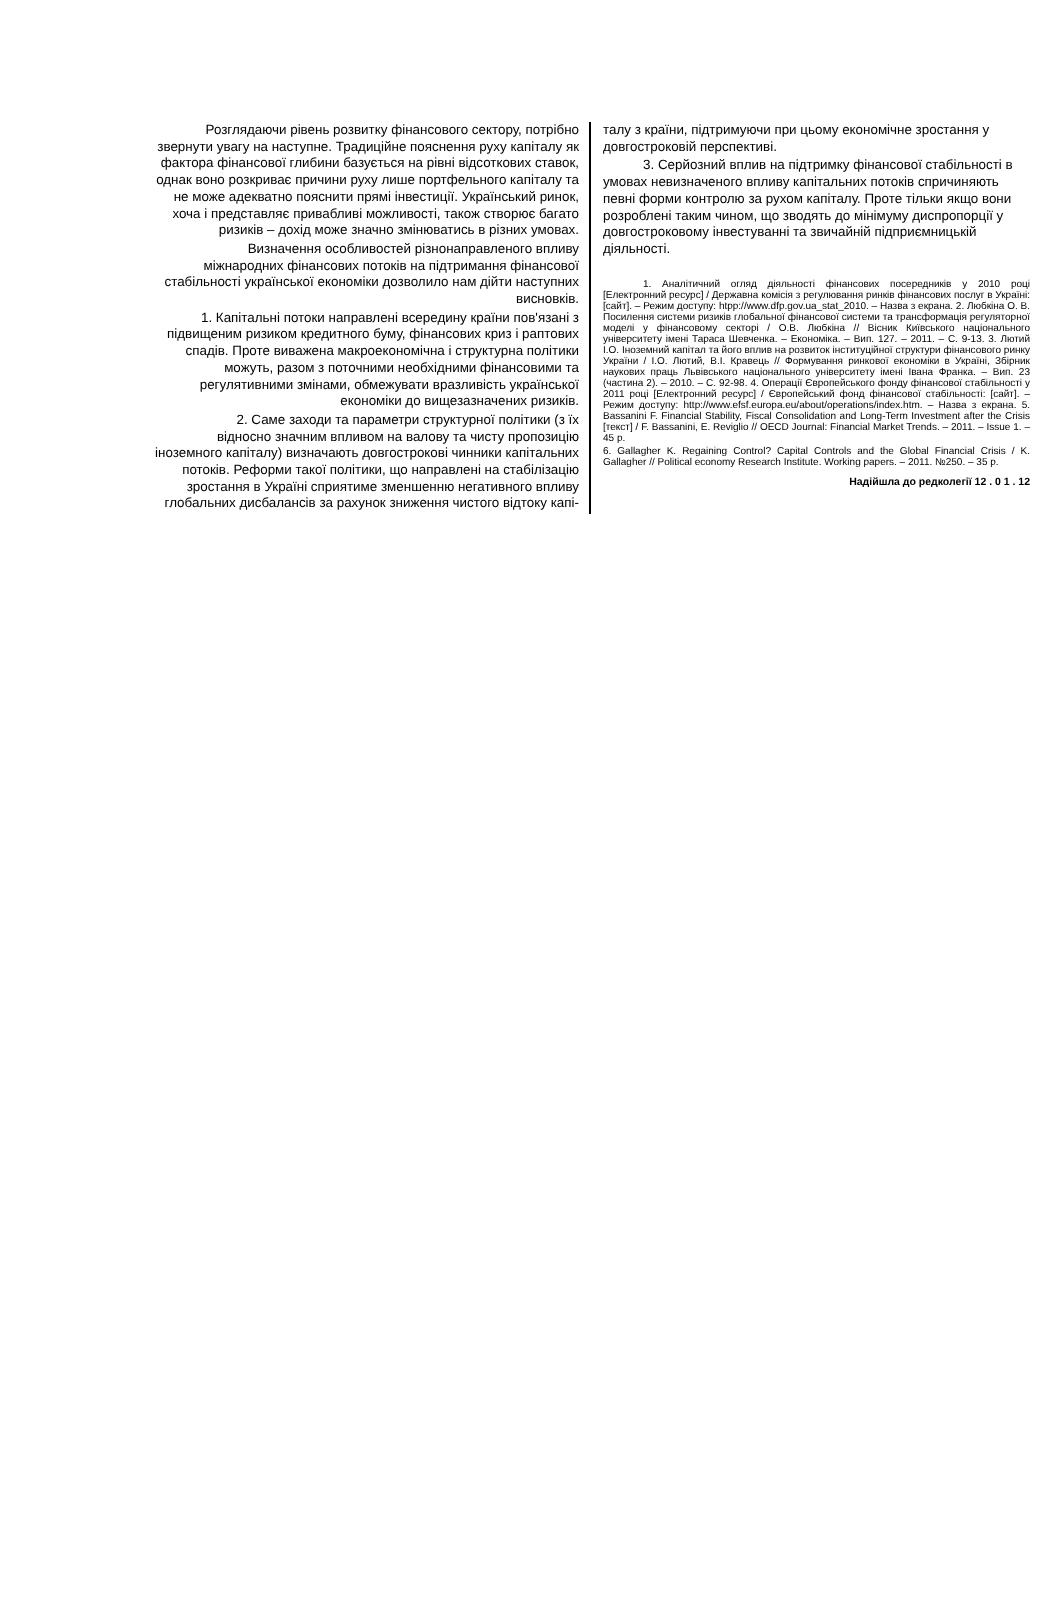Розглядаючи рівень розвитку фінансового сектору, потрібно звернути увагу на наступне. Традиційне пояснення руху капіталу як фактора фінансової глибини базується на рівні відсоткових ставок, однак воно розкриває причини руху лише портфельного капіталу та не може адекватно пояснити прямі інвестиції. Український ринок, хоча і представляє привабливі можливості, також створює багато ризиків – дохід може значно змінюватись в різних умовах.
Визначення особливостей різнонаправленого впливу міжнародних фінансових потоків на підтримання фінансової стабільності української економіки дозволило нам дійти наступних висновків.
1. Капітальні потоки направлені всередину країни пов'язані з підвищеним ризиком кредитного буму, фінансових криз і раптових спадів. Проте виважена макроекономічна і структурна політики можуть, разом з поточними необхідними фінансовими та регулятивними змінами, обмежувати вразливість української економіки до вищезазначених ризиків.
2. Саме заходи та параметри структурної політики (з їх відносно значним впливом на валову та чисту пропозицію іноземного капіталу) визначають довгострокові чинники капітальних потоків. Реформи такої політики, що направлені на стабілізацію зростання в Україні сприятиме зменшенню негативного впливу глобальних дисбалансів за рахунок зниження чистого відтоку капі-
талу з країни, підтримуючи при цьому економічне зростання у довгостроковій перспективі.
3. Серйозний вплив на підтримку фінансової стабільності в умовах невизначеного впливу капітальних потоків спричиняють певні форми контролю за рухом капіталу. Проте тільки якщо вони розроблені таким чином, що зводять до мінімуму диспропорції у довгостроковому інвестуванні та звичайній підприємницькій діяльності.
1. Аналітичний огляд діяльності фінансових посередників у 2010 році [Електронний ресурс] / Державна комісія з регулювання ринків фінансових послуг в Україні: [сайт]. – Режим доступу: htpp://www.dfp.gov.ua_stat_2010. – Назва з екрана. 2. Любкіна О. В. Посилення системи ризиків глобальної фінансової системи та трансформація регуляторної моделі у фінансовому секторі / О.В. Любкіна // Вісник Київського національного університету імені Тараса Шевченка. – Економіка. – Вип. 127. – 2011. – С. 9-13. 3. Лютий І.О. Іноземний капітал та його вплив на розвиток інституційної структури фінансового ринку України / І.О. Лютий, В.І. Кравець // Формування ринкової економіки в Україні, Збірник наукових праць Львівського національного університету імені Івана Франка. – Вип. 23 (частина 2). – 2010. – С. 92-98. 4. Операції Європейського фонду фінансової стабільності у 2011 році [Електронний ресурс] / Європейський фонд фінансової стабільності: [сайт]. – Режим доступу: http://www.efsf.europa.eu/about/operations/index.htm. – Назва з екрана. 5. Bassanini F. Financial Stability, Fiscal Consolidation and Long-Term Investment after the Crisis [текст] / F. Bassanini, E. Reviglio // OECD Journal: Financial Market Trends. – 2011. – Issue 1. – 45 p.
6. Gallagher K. Regaining Control? Capital Controls and the Global Financial Crisis / K. Gallagher // Political economy Research Institute. Working papers. – 2011. №250. – 35 p.
Надійшла до редколегії 12 . 0 1 . 12